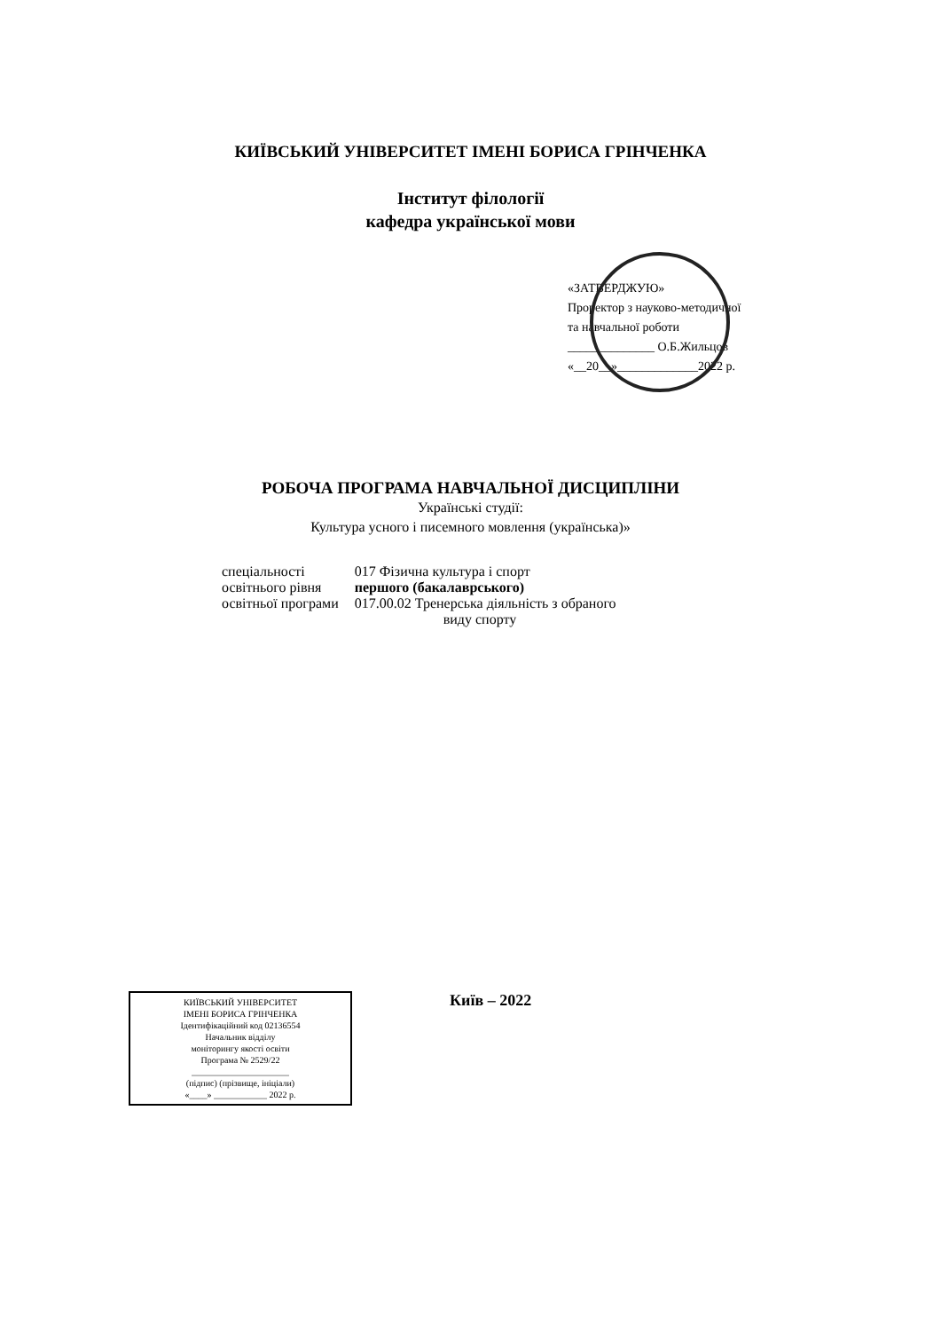КИЇВСЬКИЙ УНІВЕРСИТЕТ ІМЕНІ БОРИСА ГРІНЧЕНКА
Інститут філології
кафедра української мови
«ЗАТВЕРДЖУЮ»
Проректор з науково-методичної
та навчальної роботи
______________ О.Б.Жильцов
«__20__»_____________2022 р.
РОБОЧА ПРОГРАМА НАВЧАЛЬНОЇ ДИСЦИПЛІНИ
Українські студії:
Культура усного і писемного мовлення (українська)»
| спеціальності | 017 Фізична культура і спорт |
| освітнього рівня | першого (бакалаврського) |
| освітньої програми | 017.00.02 Тренерська діяльність з обраного виду спорту |
КИЇВСЬКИЙ УНІВЕРСИТЕТ
ІМЕНІ БОРИСА ГРІНЧЕНКА
Ідентифікаційний код 02136554
Начальник відділу
моніторингу якості освіти
Програма № 2529/22
______________________
(підпис) (прізвище, ініціали)
«____» ____________ 2022 р.
Київ – 2022